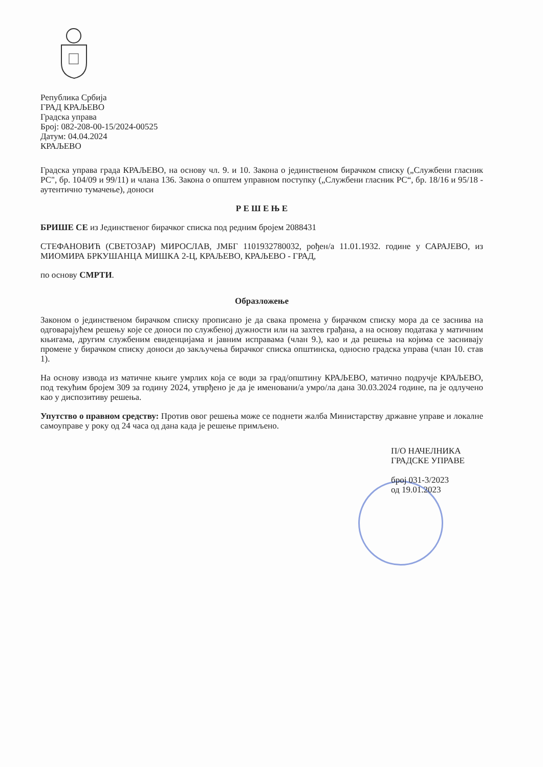Република Србија
ГРАД КРАЉЕВО
Градска управа
Број: 082-208-00-15/2024-00525
Датум: 04.04.2024
КРАЉЕВО
Градска управа града КРАЉЕВО, на основу чл. 9. и 10. Закона о јединственом бирачком списку („Службени гласник РС", бр. 104/09 и 99/11) и члана 136. Закона о општем управном поступку („Службени гласник РС“, бр. 18/16 и 95/18 - аутентично тумачење), доноси
Р Е Ш Е Њ Е
БРИШЕ СЕ из Јединственог бирачког списка под редним бројем 2088431
СТЕФАНОВИЋ (СВЕТОЗАР) МИРОСЛАВ, ЈМБГ 1101932780032, рођен/а 11.01.1932. године у САРАЈЕВО, из МИОМИРА БРКУШАНЦА МИШКА 2-Ц, КРАЉЕВО, КРАЉЕВО - ГРАД,
по основу СМРТИ.
Образложење
Законом о јединственом бирачком списку прописано је да свака промена у бирачком списку мора да се заснива на одговарајућем решењу које се доноси по службеној дужности или на захтев грађана, а на основу података у матичним књигама, другим службеним евиденцијама и јавним исправама (члан 9.), као и да решења на којима се заснивају промене у бирачком списку доноси до закључења бирачког списка општинска, односно градска управа (члан 10. став 1).
На основу извода из матичне књиге умрлих која се води за град/општину КРАЉЕВО, матично подручје КРАЉЕВО, под текућим бројем 309 за годину 2024, утврђено је да је именовани/а умро/ла дана 30.03.2024 године, па је одлучено као у диспозитиву решења.
Упутство о правном средству: Против овог решења може се поднети жалба Министарству државне управе и локалне самоуправе у року од 24 часа од дана када је решење примљено.
П/О НАЧЕЛНИКА
ГРАДСКЕ УПРАВЕ
број 031-3/2023
од 19.01.2023